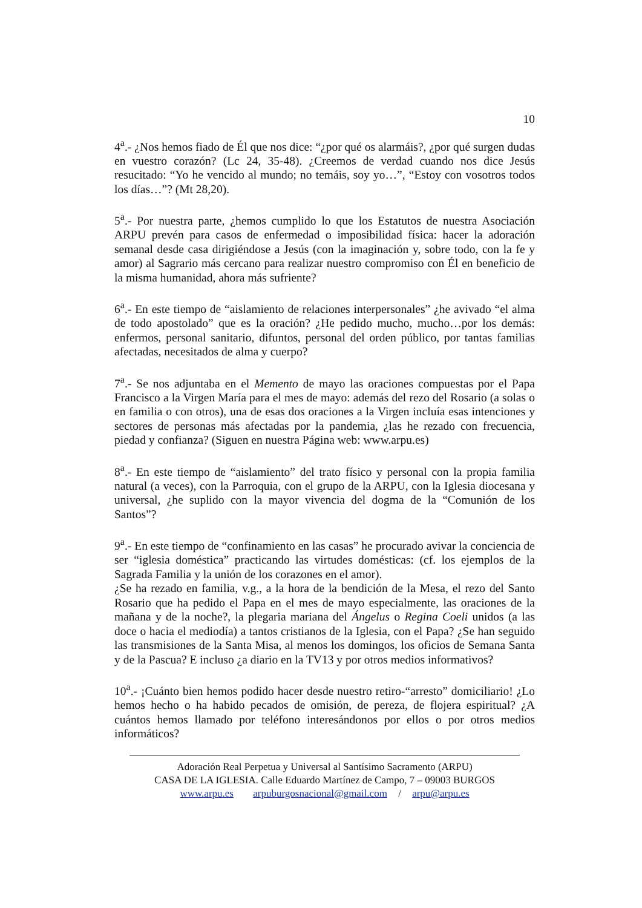10
4<sup>a</sup>.- ¿Nos hemos fiado de Él que nos dice: “¿por qué os alarmáis?, ¿por qué surgen dudas en vuestro corazón? (Lc 24, 35-48). ¿Creemos de verdad cuando nos dice Jesús resucitado: “Yo he vencido al mundo; no temáis, soy yo…”, “Estoy con vosotros todos los días…”? (Mt 28,20).
5<sup>a</sup>.- Por nuestra parte, ¿hemos cumplido lo que los Estatutos de nuestra Asociación ARPU prevén para casos de enfermedad o imposibilidad física: hacer la adoración semanal desde casa dirigiéndose a Jesús (con la imaginación y, sobre todo, con la fe y amor) al Sagrario más cercano para realizar nuestro compromiso con Él en beneficio de la misma humanidad, ahora más sufriente?
6<sup>a</sup>.- En este tiempo de “aislamiento de relaciones interpersonales” ¿he avivado “el alma de todo apostolado” que es la oración? ¿He pedido mucho, mucho…por los demás: enfermos, personal sanitario, difuntos, personal del orden público, por tantas familias afectadas, necesitados de alma y cuerpo?
7<sup>a</sup>.- Se nos adjuntaba en el Memento de mayo las oraciones compuestas por el Papa Francisco a la Virgen María para el mes de mayo: además del rezo del Rosario (a solas o en familia o con otros), una de esas dos oraciones a la Virgen incluía esas intenciones y sectores de personas más afectadas por la pandemia, ¿las he rezado con frecuencia, piedad y confianza? (Siguen en nuestra Página web: www.arpu.es)
8<sup>a</sup>.- En este tiempo de “aislamiento” del trato físico y personal con la propia familia natural (a veces), con la Parroquia, con el grupo de la ARPU, con la Iglesia diocesana y universal, ¿he suplido con la mayor vivencia del dogma de la “Comunión de los Santos”?
9<sup>a</sup>.- En este tiempo de “confinamiento en las casas” he procurado avivar la conciencia de ser “iglesia doméstica” practicando las virtudes domésticas: (cf. los ejemplos de la Sagrada Familia y la unión de los corazones en el amor).
¿Se ha rezado en familia, v.g., a la hora de la bendición de la Mesa, el rezo del Santo Rosario que ha pedido el Papa en el mes de mayo especialmente, las oraciones de la mañana y de la noche?, la plegaria mariana del Ángelus o Regina Coeli unidos (a las doce o hacia el mediodía) a tantos cristianos de la Iglesia, con el Papa? ¿Se han seguido las transmisiones de la Santa Misa, al menos los domingos, los oficios de Semana Santa y de la Pascua? E incluso ¿a diario en la TV13 y por otros medios informativos?
10<sup>a</sup>.- ¡Cuánto bien hemos podido hacer desde nuestro retiro-“arresto” domiciliario! ¿Lo hemos hecho o ha habido pecados de omisión, de pereza, de flojera espiritual? ¿A cuántos hemos llamado por teléfono interesándonos por ellos o por otros medios informáticos?
Adoración Real Perpetua y Universal al Santísimo Sacramento (ARPU)
CASA DE LA IGLESIA. Calle Eduardo Martínez de Campo, 7 – 09003 BURGOS
www.arpu.es arpuburgosnacional@gmail.com / arpu@arpu.es